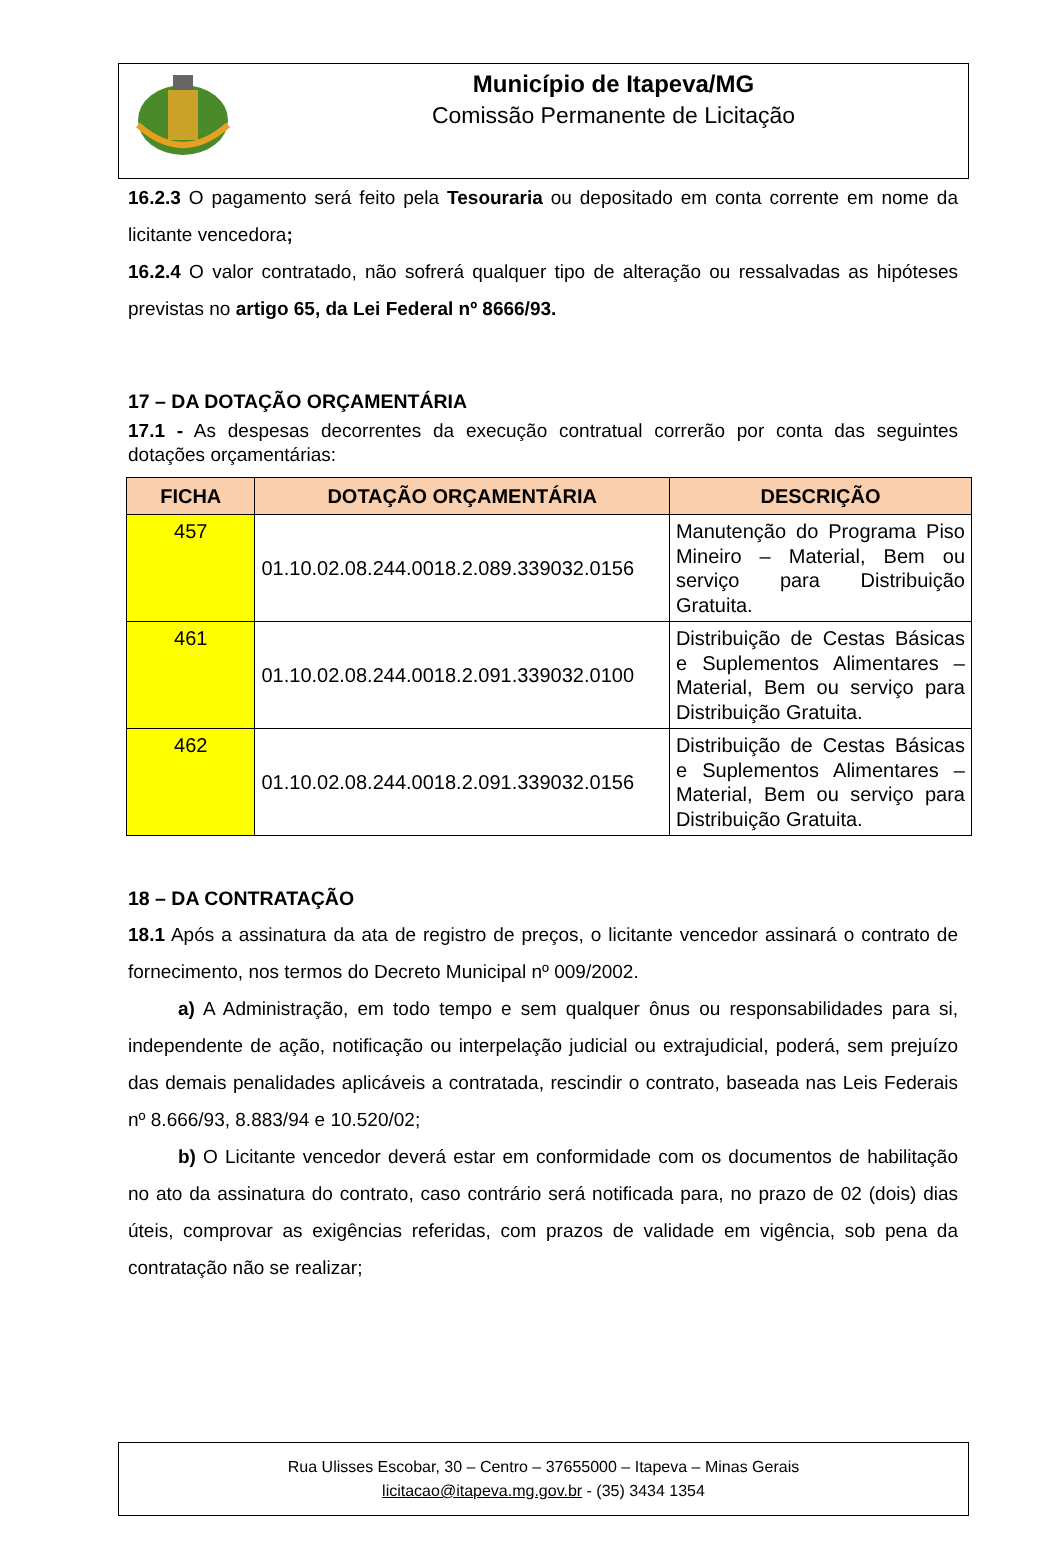Município de Itapeva/MG
Comissão Permanente de Licitação
16.2.3 O pagamento será feito pela Tesouraria ou depositado em conta corrente em nome da licitante vencedora;
16.2.4 O valor contratado, não sofrerá qualquer tipo de alteração ou ressalvadas as hipóteses previstas no artigo 65, da Lei Federal nº 8666/93.
17 – DA DOTAÇÃO ORÇAMENTÁRIA
17.1 - As despesas decorrentes da execução contratual correrão por conta das seguintes dotações orçamentárias:
| FICHA | DOTAÇÃO ORÇAMENTÁRIA | DESCRIÇÃO |
| --- | --- | --- |
| 457 | 01.10.02.08.244.0018.2.089.339032.0156 | Manutenção do Programa Piso Mineiro – Material, Bem ou serviço para Distribuição Gratuita. |
| 461 | 01.10.02.08.244.0018.2.091.339032.0100 | Distribuição de Cestas Básicas e Suplementos Alimentares – Material, Bem ou serviço para Distribuição Gratuita. |
| 462 | 01.10.02.08.244.0018.2.091.339032.0156 | Distribuição de Cestas Básicas e Suplementos Alimentares – Material, Bem ou serviço para Distribuição Gratuita. |
18 – DA CONTRATAÇÃO
18.1 Após a assinatura da ata de registro de preços, o licitante vencedor assinará o contrato de fornecimento, nos termos do Decreto Municipal nº 009/2002.
a) A Administração, em todo tempo e sem qualquer ônus ou responsabilidades para si, independente de ação, notificação ou interpelação judicial ou extrajudicial, poderá, sem prejuízo das demais penalidades aplicáveis a contratada, rescindir o contrato, baseada nas Leis Federais nº 8.666/93, 8.883/94 e 10.520/02;
b) O Licitante vencedor deverá estar em conformidade com os documentos de habilitação no ato da assinatura do contrato, caso contrário será notificada para, no prazo de 02 (dois) dias úteis, comprovar as exigências referidas, com prazos de validade em vigência, sob pena da contratação não se realizar;
Rua Ulisses Escobar, 30 – Centro – 37655000 – Itapeva – Minas Gerais
licitacao@itapeva.mg.gov.br - (35) 3434 1354